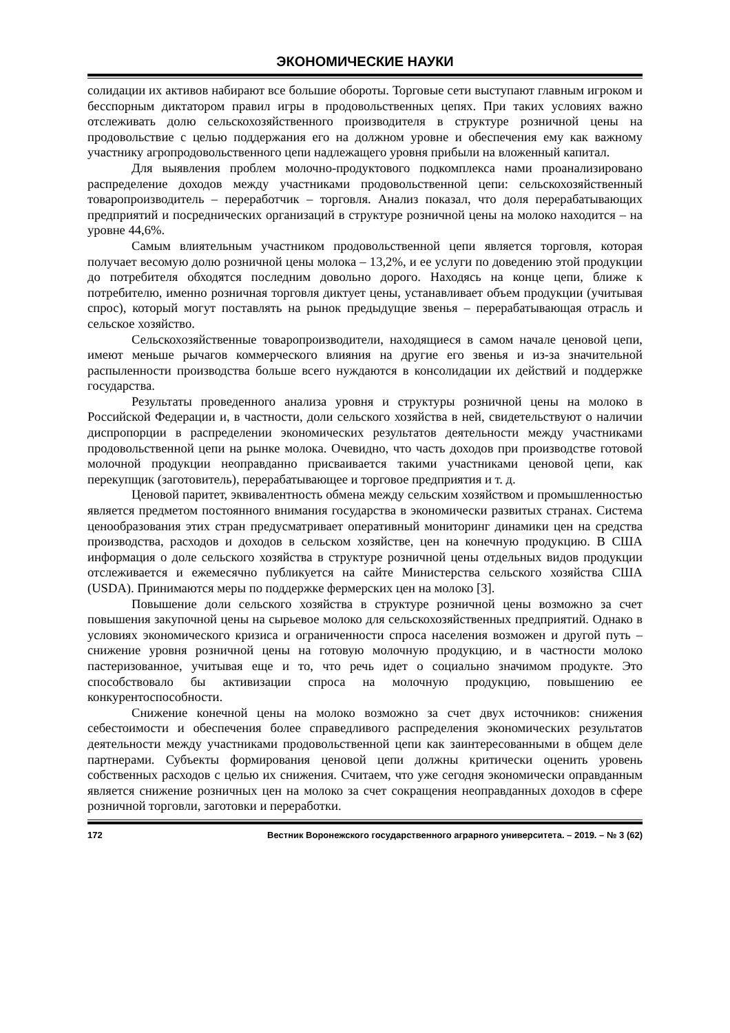ЭКОНОМИЧЕСКИЕ НАУКИ
солидации их активов набирают все большие обороты. Торговые сети выступают главным игроком и бесспорным диктатором правил игры в продовольственных цепях. При таких условиях важно отслеживать долю сельскохозяйственного производителя в структуре розничной цены на продовольствие с целью поддержания его на должном уровне и обеспечения ему как важному участнику агропродовольственного цепи надлежащего уровня прибыли на вложенный капитал.
Для выявления проблем молочно-продуктового подкомплекса нами проанализировано распределение доходов между участниками продовольственной цепи: сельскохозяйственный товаропроизводитель – переработчик – торговля. Анализ показал, что доля перерабатывающих предприятий и посреднических организаций в структуре розничной цены на молоко находится – на уровне 44,6%.
Самым влиятельным участником продовольственной цепи является торговля, которая получает весомую долю розничной цены молока – 13,2%, и ее услуги по доведению этой продукции до потребителя обходятся последним довольно дорого. Находясь на конце цепи, ближе к потребителю, именно розничная торговля диктует цены, устанавливает объем продукции (учитывая спрос), который могут поставлять на рынок предыдущие звенья – перерабатывающая отрасль и сельское хозяйство.
Сельскохозяйственные товаропроизводители, находящиеся в самом начале ценовой цепи, имеют меньше рычагов коммерческого влияния на другие его звенья и из-за значительной распыленности производства больше всего нуждаются в консолидации их действий и поддержке государства.
Результаты проведенного анализа уровня и структуры розничной цены на молоко в Российской Федерации и, в частности, доли сельского хозяйства в ней, свидетельствуют о наличии диспропорции в распределении экономических результатов деятельности между участниками продовольственной цепи на рынке молока. Очевидно, что часть доходов при производстве готовой молочной продукции неоправданно присваивается такими участниками ценовой цепи, как перекупщик (заготовитель), перерабатывающее и торговое предприятия и т. д.
Ценовой паритет, эквивалентность обмена между сельским хозяйством и промышленностью является предметом постоянного внимания государства в экономически развитых странах. Система ценообразования этих стран предусматривает оперативный мониторинг динамики цен на средства производства, расходов и доходов в сельском хозяйстве, цен на конечную продукцию. В США информация о доле сельского хозяйства в структуре розничной цены отдельных видов продукции отслеживается и ежемесячно публикуется на сайте Министерства сельского хозяйства США (USDA). Принимаются меры по поддержке фермерских цен на молоко [3].
Повышение доли сельского хозяйства в структуре розничной цены возможно за счет повышения закупочной цены на сырьевое молоко для сельскохозяйственных предприятий. Однако в условиях экономического кризиса и ограниченности спроса населения возможен и другой путь – снижение уровня розничной цены на готовую молочную продукцию, и в частности молоко пастеризованное, учитывая еще и то, что речь идет о социально значимом продукте. Это способствовало бы активизации спроса на молочную продукцию, повышению ее конкурентоспособности.
Снижение конечной цены на молоко возможно за счет двух источников: снижения себестоимости и обеспечения более справедливого распределения экономических результатов деятельности между участниками продовольственной цепи как заинтересованными в общем деле партнерами. Субъекты формирования ценовой цепи должны критически оценить уровень собственных расходов с целью их снижения. Считаем, что уже сегодня экономически оправданным является снижение розничных цен на молоко за счет сокращения неоправданных доходов в сфере розничной торговли, заготовки и переработки.
172 Вестник Воронежского государственного аграрного университета. – 2019. – № 3 (62)